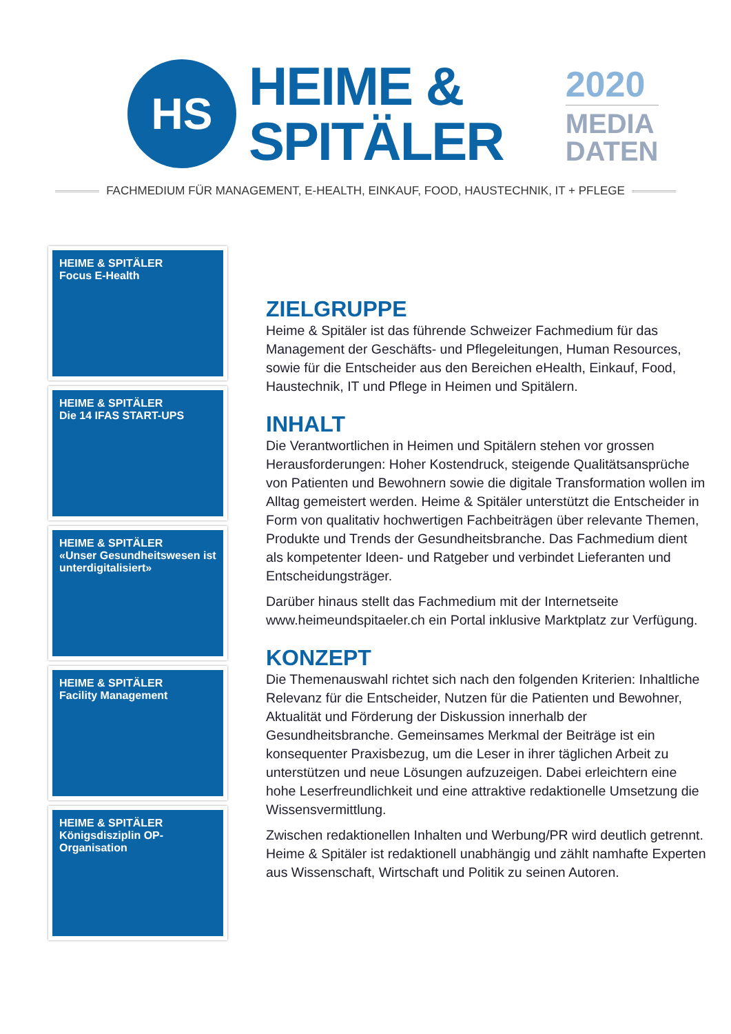HS
HEIME &
SPITÄLER
2020
MEDIA
DATEN
FACHMEDIUM FÜR MANAGEMENT, E-HEALTH, EINKAUF, FOOD, HAUSTECHNIK, IT + PFLEGE
HEIME & SPITÄLER
Focus E-Health
HEIME & SPITÄLER
Die 14 IFAS START-UPS
HEIME & SPITÄLER
«Unser Gesundheitswesen ist unterdigitalisiert»
HEIME & SPITÄLER
Facility Management
HEIME & SPITÄLER
Königsdisziplin OP-Organisation
ZIELGRUPPE
Heime & Spitäler ist das führende Schweizer Fachmedium für das Management der Geschäfts- und Pflegeleitungen, Human Resources, sowie für die Entscheider aus den Bereichen eHealth, Einkauf, Food, Haustechnik, IT und Pflege in Heimen und Spitälern.
INHALT
Die Verantwortlichen in Heimen und Spitälern stehen vor grossen Herausforderungen: Hoher Kostendruck, steigende Qualitätsansprüche von Patienten und Bewohnern sowie die digitale Transformation wollen im Alltag gemeistert werden. Heime & Spitäler unterstützt die Entscheider in Form von qualitativ hochwertigen Fachbeiträgen über relevante Themen, Produkte und Trends der Gesundheitsbranche. Das Fachmedium dient als kompetenter Ideen- und Ratgeber und verbindet Lieferanten und Entscheidungsträger.
Darüber hinaus stellt das Fachmedium mit der Internetseite www.heimeundspitaeler.ch ein Portal inklusive Marktplatz zur Verfügung.
KONZEPT
Die Themenauswahl richtet sich nach den folgenden Kriterien: Inhaltliche Relevanz für die Entscheider, Nutzen für die Patienten und Bewohner, Aktualität und Förderung der Diskussion innerhalb der Gesundheitsbranche. Gemeinsames Merkmal der Beiträge ist ein konsequenter Praxisbezug, um die Leser in ihrer täglichen Arbeit zu unterstützen und neue Lösungen aufzuzeigen. Dabei erleichtern eine hohe Leserfreundlichkeit und eine attraktive redaktionelle Umsetzung die Wissensvermittlung.
Zwischen redaktionellen Inhalten und Werbung/PR wird deutlich getrennt. Heime & Spitäler ist redaktionell unabhängig und zählt namhafte Experten aus Wissenschaft, Wirtschaft und Politik zu seinen Autoren.